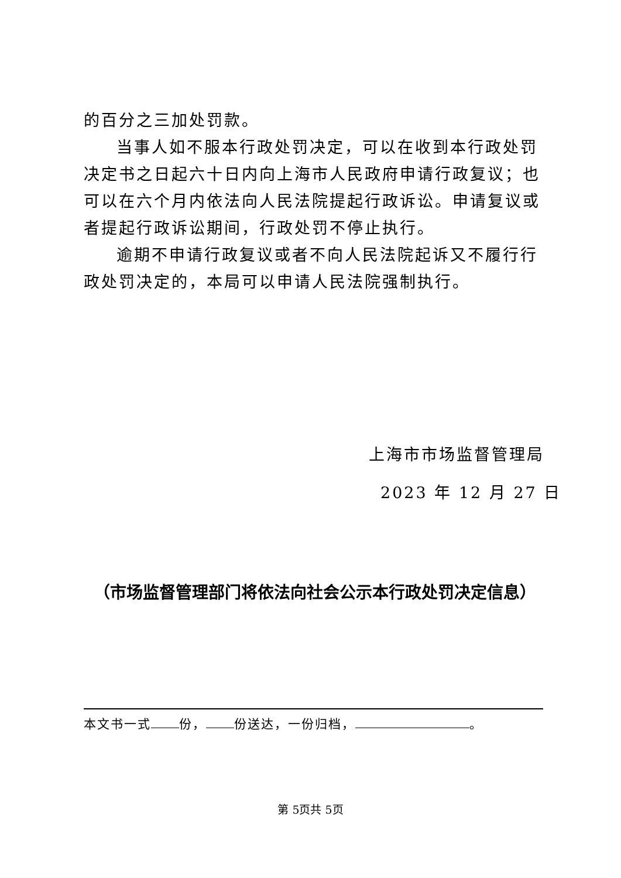的百分之三加处罚款。
当事人如不服本行政处罚决定，可以在收到本行政处罚决定书之日起六十日内向上海市人民政府申请行政复议；也可以在六个月内依法向人民法院提起行政诉讼。申请复议或者提起行政诉讼期间，行政处罚不停止执行。
逾期不申请行政复议或者不向人民法院起诉又不履行行政处罚决定的，本局可以申请人民法院强制执行。
上海市市场监督管理局
2023 年 12 月 27 日
（市场监督管理部门将依法向社会公示本行政处罚决定信息）
本文书一式 份， 份送达，一份归档， 。
第 5页共 5页